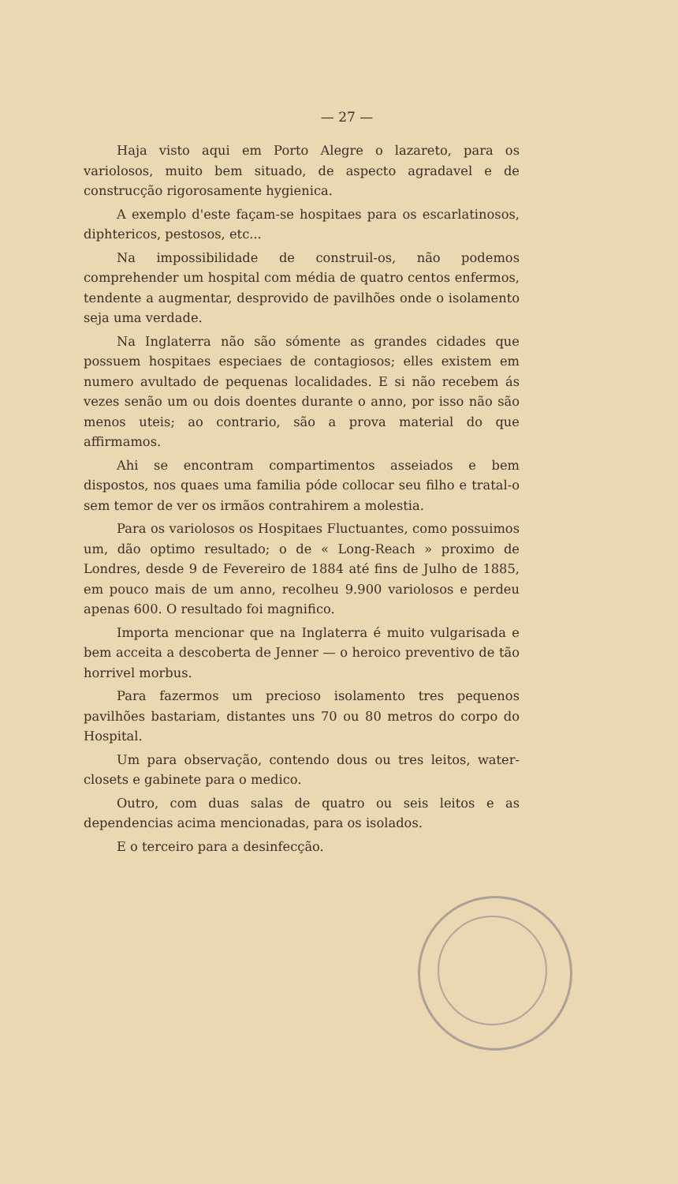— 27 —
Haja visto aqui em Porto Alegre o lazareto, para os variolosos, muito bem situado, de aspecto agradavel e de construcção rigorosamente hygienica.
A exemplo d'este façam-se hospitaes para os escarlatinosos, diphtericos, pestosos, etc...
Na impossibilidade de construil-os, não podemos comprehender um hospital com média de quatro centos enfermos, tendente a augmentar, desprovido de pavilhões onde o isolamento seja uma verdade.
Na Inglaterra não são sómente as grandes cidades que possuem hospitaes especiaes de contagiosos; elles existem em numero avultado de pequenas localidades. E si não recebem ás vezes senão um ou dois doentes durante o anno, por isso não são menos uteis; ao contrario, são a prova material do que affirmamos.
Ahi se encontram compartimentos asseiados e bem dispostos, nos quaes uma familia póde collocar seu filho e tratal-o sem temor de ver os irmãos contrahirem a molestia.
Para os variolosos os Hospitaes Fluctuantes, como possuimos um, dão optimo resultado; o de « Long-Reach » proximo de Londres, desde 9 de Fevereiro de 1884 até fins de Julho de 1885, em pouco mais de um anno, recolheu 9.900 variolosos e perdeu apenas 600. O resultado foi magnifico.
Importa mencionar que na Inglaterra é muito vulgarisada e bem acceita a descoberta de Jenner — o heroico preventivo de tão horrivel morbus.
Para fazermos um precioso isolamento tres pequenos pavilhões bastariam, distantes uns 70 ou 80 metros do corpo do Hospital.
Um para observação, contendo dous ou tres leitos, water-closets e gabinete para o medico.
Outro, com duas salas de quatro ou seis leitos e as dependencias acima mencionadas, para os isolados.
E o terceiro para a desinfecção.